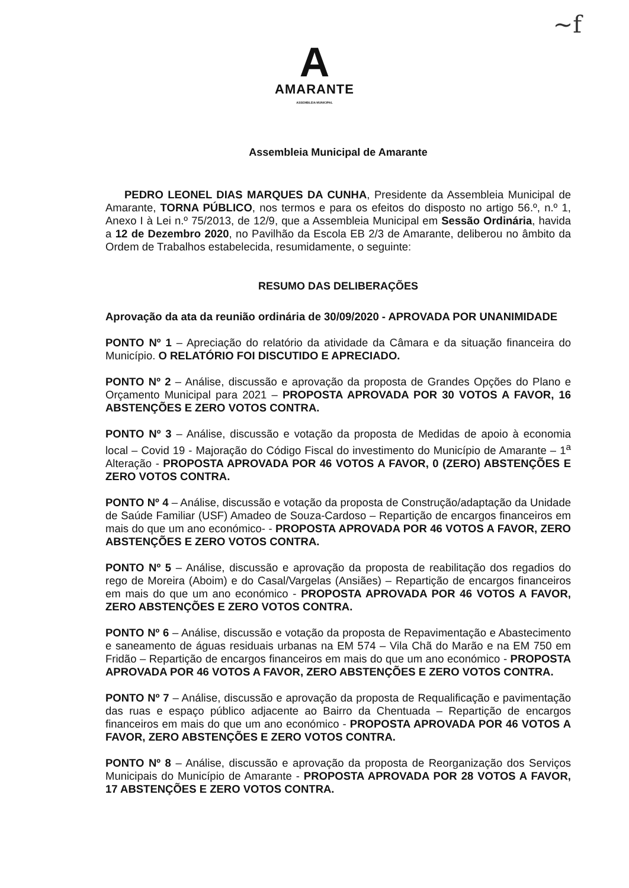~f
A
AMARANTE
ASSEMBLEIA MUNICIPAL
Assembleia Municipal de Amarante
PEDRO LEONEL DIAS MARQUES DA CUNHA, Presidente da Assembleia Municipal de Amarante, TORNA PÚBLICO, nos termos e para os efeitos do disposto no artigo 56.º, n.º 1, Anexo I à Lei n.º 75/2013, de 12/9, que a Assembleia Municipal em Sessão Ordinária, havida a 12 de Dezembro 2020, no Pavilhão da Escola EB 2/3 de Amarante, deliberou no âmbito da Ordem de Trabalhos estabelecida, resumidamente, o seguinte:
RESUMO DAS DELIBERAÇÕES
Aprovação da ata da reunião ordinária de 30/09/2020 - APROVADA POR UNANIMIDADE
PONTO Nº 1 – Apreciação do relatório da atividade da Câmara e da situação financeira do Município. O RELATÓRIO FOI DISCUTIDO E APRECIADO.
PONTO Nº 2 – Análise, discussão e aprovação da proposta de Grandes Opções do Plano e Orçamento Municipal para 2021 – PROPOSTA APROVADA POR 30 VOTOS A FAVOR, 16 ABSTENÇÕES E ZERO VOTOS CONTRA.
PONTO Nº 3 – Análise, discussão e votação da proposta de Medidas de apoio à economia local – Covid 19 - Majoração do Código Fiscal do investimento do Município de Amarante – 1<sup>a</sup> Alteração - PROPOSTA APROVADA POR 46 VOTOS A FAVOR, 0 (ZERO) ABSTENÇÕES E ZERO VOTOS CONTRA.
PONTO Nº 4 – Análise, discussão e votação da proposta de Construção/adaptação da Unidade de Saúde Familiar (USF) Amadeo de Souza-Cardoso – Repartição de encargos financeiros em mais do que um ano económico- - PROPOSTA APROVADA POR 46 VOTOS A FAVOR, ZERO ABSTENÇÕES E ZERO VOTOS CONTRA.
PONTO Nº 5 – Análise, discussão e aprovação da proposta de reabilitação dos regadios do rego de Moreira (Aboim) e do Casal/Vargelas (Ansiães) – Repartição de encargos financeiros em mais do que um ano económico - PROPOSTA APROVADA POR 46 VOTOS A FAVOR, ZERO ABSTENÇÕES E ZERO VOTOS CONTRA.
PONTO Nº 6 – Análise, discussão e votação da proposta de Repavimentação e Abastecimento e saneamento de águas residuais urbanas na EM 574 – Vila Chã do Marão e na EM 750 em Fridão – Repartição de encargos financeiros em mais do que um ano económico - PROPOSTA APROVADA POR 46 VOTOS A FAVOR, ZERO ABSTENÇÕES E ZERO VOTOS CONTRA.
PONTO Nº 7 – Análise, discussão e aprovação da proposta de Requalificação e pavimentação das ruas e espaço público adjacente ao Bairro da Chentuada – Repartição de encargos financeiros em mais do que um ano económico - PROPOSTA APROVADA POR 46 VOTOS A FAVOR, ZERO ABSTENÇÕES E ZERO VOTOS CONTRA.
PONTO Nº 8 – Análise, discussão e aprovação da proposta de Reorganização dos Serviços Municipais do Município de Amarante - PROPOSTA APROVADA POR 28 VOTOS A FAVOR, 17 ABSTENÇÕES E ZERO VOTOS CONTRA.